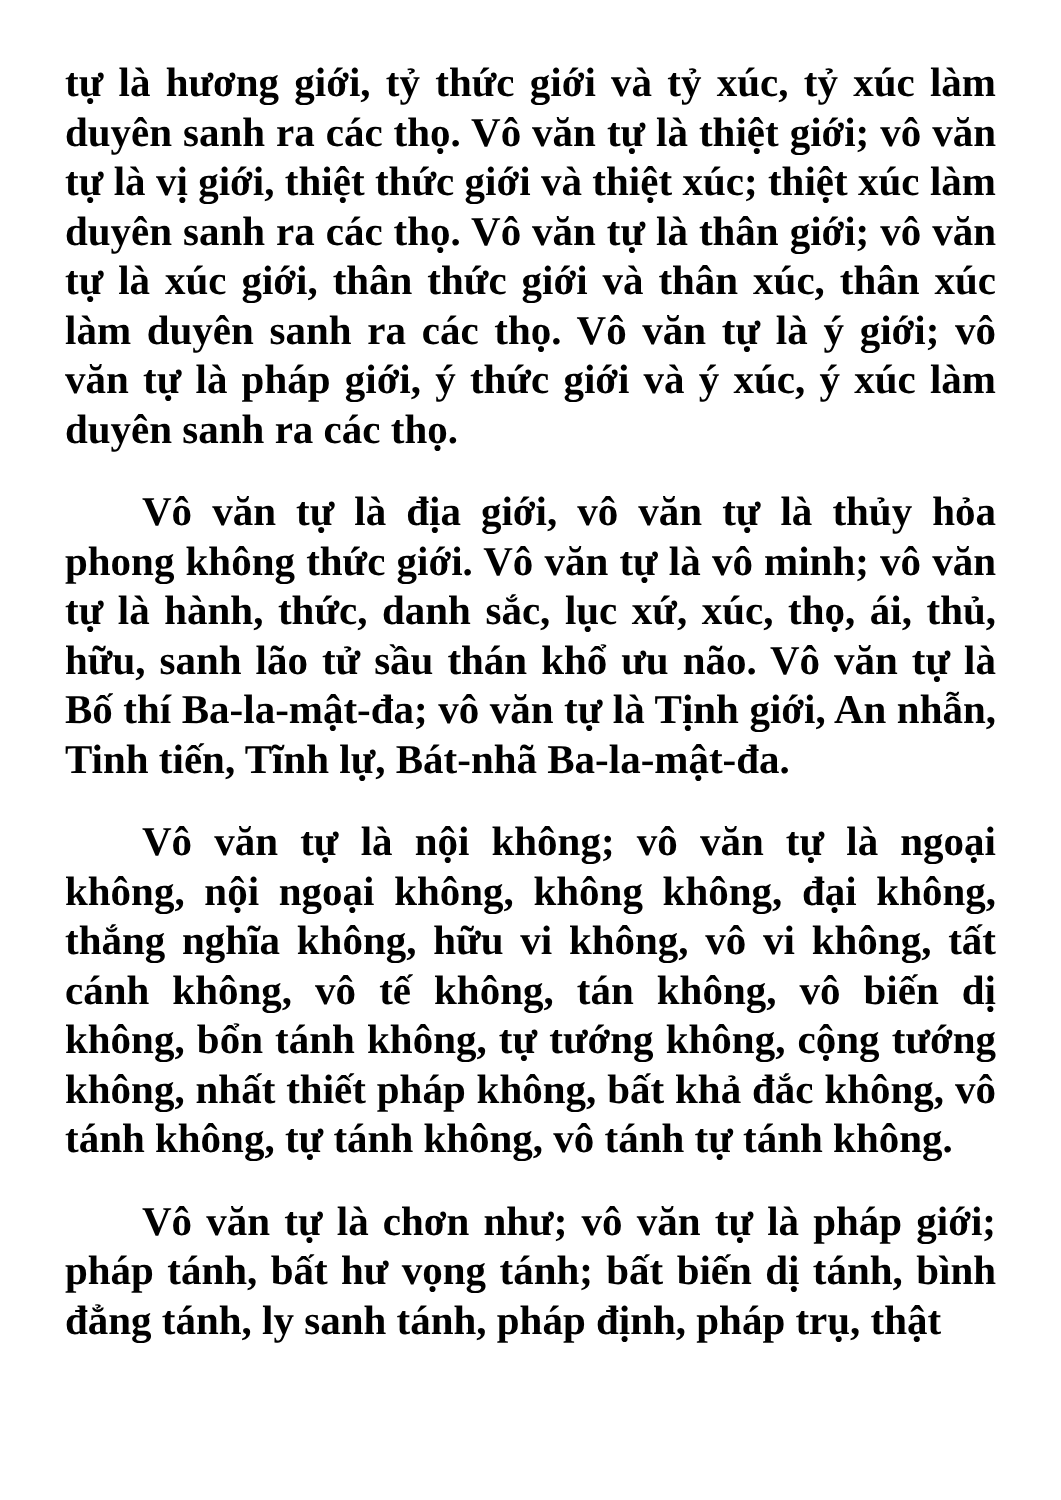tự là hương giới, tỷ thức giới và tỷ xúc, tỷ xúc làm duyên sanh ra các thọ. Vô văn tự là thiệt giới; vô văn tự là vị giới, thiệt thức giới và thiệt xúc; thiệt xúc làm duyên sanh ra các thọ. Vô văn tự là thân giới; vô văn tự là xúc giới, thân thức giới và thân xúc, thân xúc làm duyên sanh ra các thọ. Vô văn tự là ý giới; vô văn tự là pháp giới, ý thức giới và ý xúc, ý xúc làm duyên sanh ra các thọ.
Vô văn tự là địa giới, vô văn tự là thủy hỏa phong không thức giới. Vô văn tự là vô minh; vô văn tự là hành, thức, danh sắc, lục xứ, xúc, thọ, ái, thủ, hữu, sanh lão tử sầu thán khổ ưu não. Vô văn tự là Bố thí Ba-la-mật-đa; vô văn tự là Tịnh giới, An nhẫn, Tinh tiến, Tĩnh lự, Bát-nhã Ba-la-mật-đa.
Vô văn tự là nội không; vô văn tự là ngoại không, nội ngoại không, không không, đại không, thắng nghĩa không, hữu vi không, vô vi không, tất cánh không, vô tế không, tán không, vô biến dị không, bổn tánh không, tự tướng không, cộng tướng không, nhất thiết pháp không, bất khả đắc không, vô tánh không, tự tánh không, vô tánh tự tánh không.
Vô văn tự là chơn như; vô văn tự là pháp giới; pháp tánh, bất hư vọng tánh; bất biến dị tánh, bình đẳng tánh, ly sanh tánh, pháp định, pháp trụ, thật